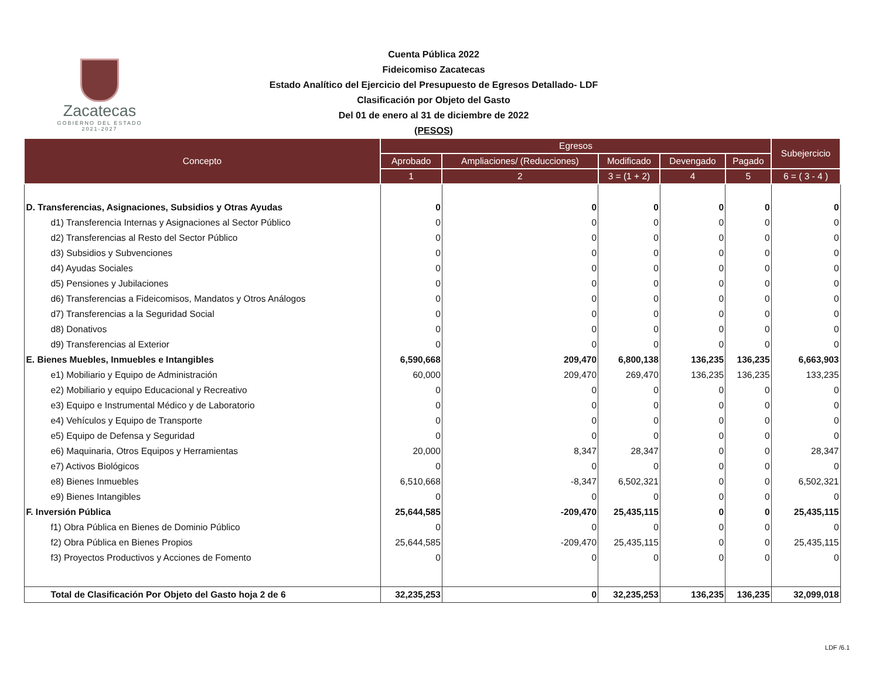Zacatecas
GOBIERNO DEL ESTADO
2021-2027
Cuenta Pública 2022
Fideicomiso Zacatecas
Estado Analítico del Ejercicio del Presupuesto de Egresos Detallado- LDF
Clasificación por Objeto del Gasto
Del 01 de enero al 31 de diciembre de 2022
(PESOS)
| Concepto | Egresos | | | | | Subejercicio |
| --- | --- | --- | --- | --- | --- | --- |
| | Aprobado | Ampliaciones/ (Reducciones) | Modificado | Devengado | Pagado | |
| | 1 | 2 | 3 = (1 + 2) | 4 | 5 | 6 = ( 3 - 4 ) |
| D. Transferencias, Asignaciones, Subsidios y Otras Ayudas | 0 | 0 | 0 | 0 | 0 | 0 |
| d1) Transferencia Internas y Asignaciones al Sector Público | 0 | 0 | 0 | 0 | 0 | 0 |
| d2) Transferencias al Resto del Sector Público | 0 | 0 | 0 | 0 | 0 | 0 |
| d3) Subsidios y Subvenciones | 0 | 0 | 0 | 0 | 0 | 0 |
| d4) Ayudas Sociales | 0 | 0 | 0 | 0 | 0 | 0 |
| d5) Pensiones y Jubilaciones | 0 | 0 | 0 | 0 | 0 | 0 |
| d6) Transferencias a Fideicomisos, Mandatos y Otros Análogos | 0 | 0 | 0 | 0 | 0 | 0 |
| d7) Transferencias a la Seguridad Social | 0 | 0 | 0 | 0 | 0 | 0 |
| d8) Donativos | 0 | 0 | 0 | 0 | 0 | 0 |
| d9) Transferencias al Exterior | 0 | 0 | 0 | 0 | 0 | 0 |
| E. Bienes Muebles, Inmuebles e Intangibles | 6,590,668 | 209,470 | 6,800,138 | 136,235 | 136,235 | 6,663,903 |
| e1) Mobiliario y Equipo de Administración | 60,000 | 209,470 | 269,470 | 136,235 | 136,235 | 133,235 |
| e2) Mobiliario y equipo Educacional y Recreativo | 0 | 0 | 0 | 0 | 0 | 0 |
| e3) Equipo e Instrumental Médico y de Laboratorio | 0 | 0 | 0 | 0 | 0 | 0 |
| e4) Vehículos y Equipo de Transporte | 0 | 0 | 0 | 0 | 0 | 0 |
| e5) Equipo de Defensa y Seguridad | 0 | 0 | 0 | 0 | 0 | 0 |
| e6) Maquinaria, Otros Equipos y Herramientas | 20,000 | 8,347 | 28,347 | 0 | 0 | 28,347 |
| e7) Activos Biológicos | 0 | 0 | 0 | 0 | 0 | 0 |
| e8) Bienes Inmuebles | 6,510,668 | -8,347 | 6,502,321 | 0 | 0 | 6,502,321 |
| e9) Bienes Intangibles | 0 | 0 | 0 | 0 | 0 | 0 |
| F. Inversión Pública | 25,644,585 | -209,470 | 25,435,115 | 0 | 0 | 25,435,115 |
| f1) Obra Pública en Bienes de Dominio Público | 0 | 0 | 0 | 0 | 0 | 0 |
| f2) Obra Pública en Bienes Propios | 25,644,585 | -209,470 | 25,435,115 | 0 | 0 | 25,435,115 |
| f3) Proyectos Productivos y Acciones de Fomento | 0 | 0 | 0 | 0 | 0 | 0 |
| Total de Clasificación Por Objeto del Gasto hoja 2 de 6 | 32,235,253 | 0 | 32,235,253 | 136,235 | 136,235 | 32,099,018 |
LDF /6.1